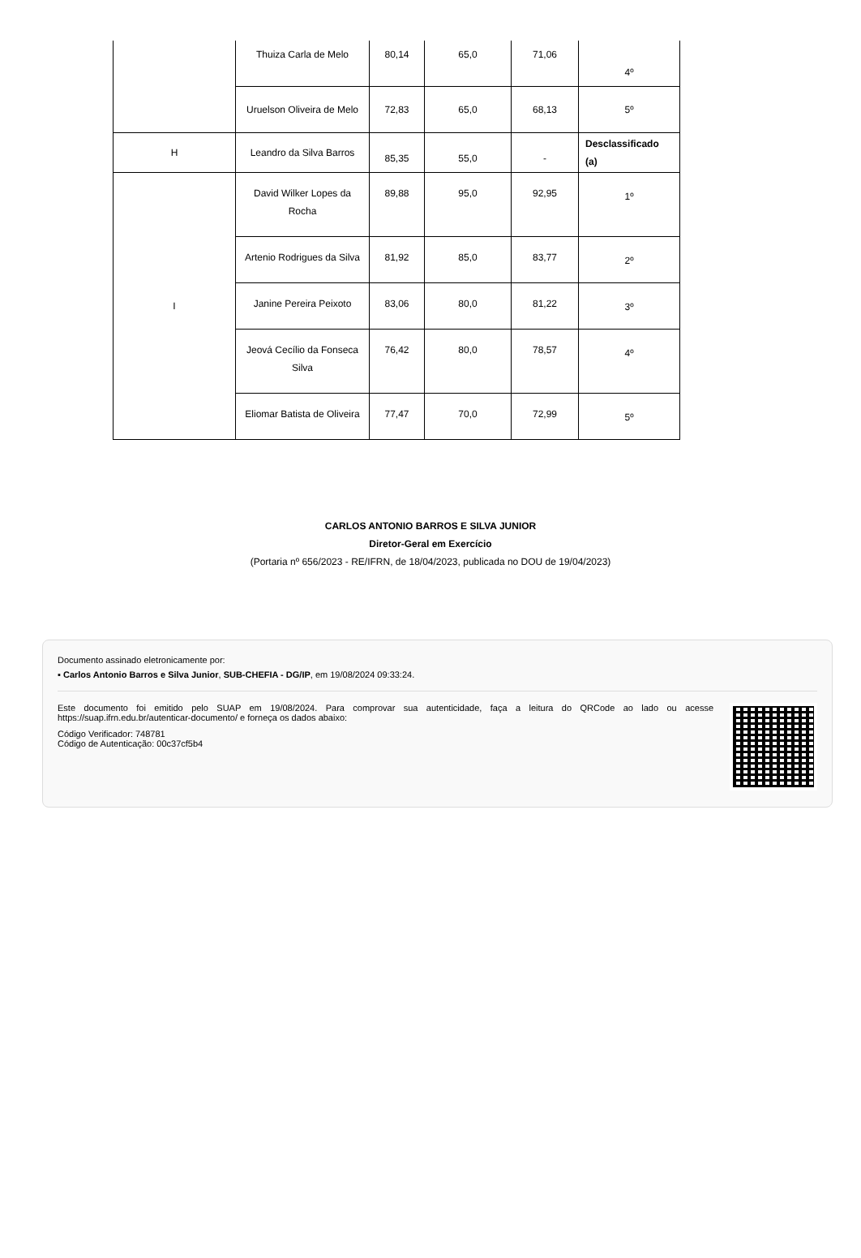| | Thuiza Carla de Melo | 80,14 | 65,0 | 71,06 | 4º |
| | Uruelson Oliveira de Melo | 72,83 | 65,0 | 68,13 | 5º |
| H | Leandro da Silva Barros | 85,35 | 55,0 | - | Desclassificado (a) |
| I | David Wilker Lopes da Rocha | 89,88 | 95,0 | 92,95 | 1º |
| | Artenio Rodrigues da Silva | 81,92 | 85,0 | 83,77 | 2º |
| | Janine Pereira Peixoto | 83,06 | 80,0 | 81,22 | 3º |
| | Jeová Cecílio da Fonseca Silva | 76,42 | 80,0 | 78,57 | 4º |
| | Eliomar Batista de Oliveira | 77,47 | 70,0 | 72,99 | 5º |
CARLOS ANTONIO BARROS E SILVA JUNIOR
Diretor-Geral em Exercício
(Portaria nº 656/2023 - RE/IFRN, de 18/04/2023, publicada no DOU de 19/04/2023)
Documento assinado eletronicamente por:
▪ Carlos Antonio Barros e Silva Junior, SUB-CHEFIA - DG/IP, em 19/08/2024 09:33:24.
Este documento foi emitido pelo SUAP em 19/08/2024. Para comprovar sua autenticidade, faça a leitura do QRCode ao lado ou acesse https://suap.ifrn.edu.br/autenticar-documento/ e forneça os dados abaixo:
Código Verificador: 748781
Código de Autenticação: 00c37cf5b4